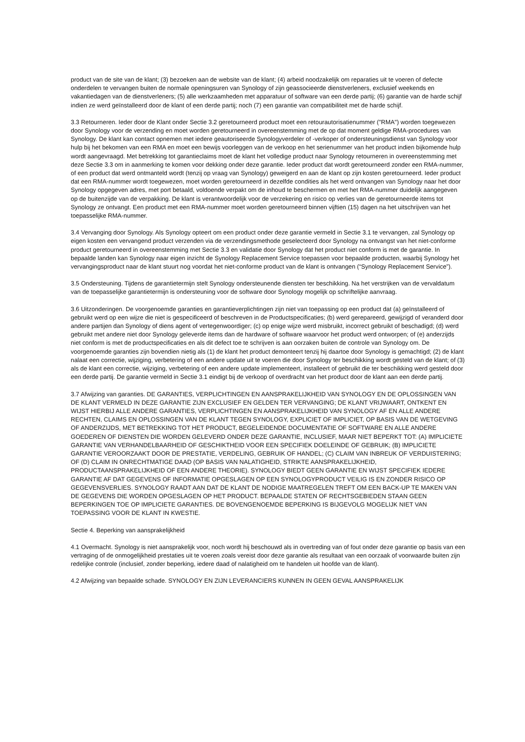product van de site van de klant; (3) bezoeken aan de website van de klant; (4) arbeid noodzakelijk om reparaties uit te voeren of defecte onderdelen te vervangen buiten de normale openingsuren van Synology of zijn geassocieerde dienstverleners, exclusief weekends en vakantiedagen van de dienstverleners; (5) alle werkzaamheden met apparatuur of software van een derde partij; (6) garantie van de harde schijf indien ze werd geïnstalleerd door de klant of een derde partij; noch (7) een garantie van compatibiliteit met de harde schijf.
3.3 Retourneren. Ieder door de Klant onder Sectie 3.2 geretourneerd product moet een retourautorisatienummer ("RMA") worden toegewezen door Synology voor de verzending en moet worden geretourneerd in overeenstemming met de op dat moment geldige RMA-procedures van Synology. De klant kan contact opnemen met iedere geautoriseerde Synologyverdeler of -verkoper of ondersteuningsdienst van Synology voor hulp bij het bekomen van een RMA en moet een bewijs voorleggen van de verkoop en het serienummer van het product indien bijkomende hulp wordt aangevraagd. Met betrekking tot garantieclaims moet de klant het volledige product naar Synology retourneren in overeenstemming met deze Sectie 3.3 om in aanmerking te komen voor dekking onder deze garantie. Ieder product dat wordt geretourneerd zonder een RMA-nummer, of een product dat werd ontmanteld wordt (tenzij op vraag van Synology) geweigerd en aan de klant op zijn kosten geretourneerd. Ieder product dat een RMA-nummer wordt toegewezen, moet worden geretourneerd in dezelfde condities als het werd ontvangen van Synology naar het door Synology opgegeven adres, met port betaald, voldoende verpakt om de inhoud te beschermen en met het RMA-nummer duidelijk aangegeven op de buitenzijde van de verpakking. De klant is verantwoordelijk voor de verzekering en risico op verlies van de geretourneerde items tot Synology ze ontvangt. Een product met een RMA-nummer moet worden geretourneerd binnen vijftien (15) dagen na het uitschrijven van het toepasselijke RMA-nummer.
3.4 Vervanging door Synology. Als Synology opteert om een product onder deze garantie vermeld in Sectie 3.1 te vervangen, zal Synology op eigen kosten een vervangend product verzenden via de verzendingsmethode geselecteerd door Synology na ontvangst van het niet-conforme product geretourneerd in overeenstemming met Sectie 3.3 en validatie door Synology dat het product niet conform is met de garantie. In bepaalde landen kan Synology naar eigen inzicht de Synology Replacement Service toepassen voor bepaalde producten, waarbij Synology het vervangingsproduct naar de klant stuurt nog voordat het niet-conforme product van de klant is ontvangen (“Synology Replacement Service”).
3.5 Ondersteuning. Tijdens de garantietermijn stelt Synology ondersteunende diensten ter beschikking. Na het verstrijken van de vervaldatum van de toepasselijke garantietermijn is ondersteuning voor de software door Synology mogelijk op schriftelijke aanvraag.
3.6 Uitzonderingen. De voorgenoemde garanties en garantieverplichtingen zijn niet van toepassing op een product dat (a) geïnstalleerd of gebruikt werd op een wijze die niet is gespecificeerd of beschreven in de Productspecificaties; (b) werd gerepareerd, gewijzigd of veranderd door andere partijen dan Synology of diens agent of vertegenwoordiger; (c) op enige wijze werd misbruikt, incorrect gebruikt of beschadigd; (d) werd gebruikt met andere niet door Synology geleverde items dan de hardware of software waarvoor het product werd ontworpen; of (e) anderzijds niet conform is met de productspecificaties en als dit defect toe te schrijven is aan oorzaken buiten de controle van Synology om. De voorgenoemde garanties zijn bovendien nietig als (1) de klant het product demonteert tenzij hij daartoe door Synology is gemachtigd; (2) de klant nalaat een correctie, wijziging, verbetering of een andere update uit te voeren die door Synology ter beschikking wordt gesteld van de klant; of (3) als de klant een correctie, wijziging, verbetering of een andere update implementeert, installeert of gebruikt die ter beschikking werd gesteld door een derde partij. De garantie vermeld in Sectie 3.1 eindigt bij de verkoop of overdracht van het product door de klant aan een derde partij.
3.7 Afwijzing van garanties. DE GARANTIES, VERPLICHTINGEN EN AANSPRAKELIJKHEID VAN SYNOLOGY EN DE OPLOSSINGEN VAN DE KLANT VERMELD IN DEZE GARANTIE ZIJN EXCLUSIEF EN GELDEN TER VERVANGING; DE KLANT VRIJWAART, ONTKENT EN WIJST HIERBIJ ALLE ANDERE GARANTIES, VERPLICHTINGEN EN AANSPRAKELIJKHEID VAN SYNOLOGY AF EN ALLE ANDERE RECHTEN, CLAIMS EN OPLOSSINGEN VAN DE KLANT TEGEN SYNOLOGY, EXPLICIET OF IMPLICIET, OP BASIS VAN DE WETGEVING OF ANDERZIJDS, MET BETREKKING TOT HET PRODUCT, BEGELEIDENDE DOCUMENTATIE OF SOFTWARE EN ALLE ANDERE GOEDEREN OF DIENSTEN DIE WORDEN GELEVERD ONDER DEZE GARANTIE, INCLUSIEF, MAAR NIET BEPERKT TOT: (A) IMPLICIETE GARANTIE VAN VERHANDELBAARHEID OF GESCHIKTHEID VOOR EEN SPECIFIEK DOELEINDE OF GEBRUIK; (B) IMPLICIETE GARANTIE VEROORZAAKT DOOR DE PRESTATIE, VERDELING, GEBRUIK OF HANDEL; (C) CLAIM VAN INBREUK OF VERDUISTERING; OF (D) CLAIM IN ONRECHTMATIGE DAAD (OP BASIS VAN NALATIGHEID, STRIKTE AANSPRAKELIJKHEID, PRODUCTAANSPRAKELIJKHEID OF EEN ANDERE THEORIE). SYNOLOGY BIEDT GEEN GARANTIE EN WIJST SPECIFIEK IEDERE GARANTIE AF DAT GEGEVENS OF INFORMATIE OPGESLAGEN OP EEN SYNOLOGYPRODUCT VEILIG IS EN ZONDER RISICO OP GEGEVENSVERLIES. SYNOLOGY RAADT AAN DAT DE KLANT DE NODIGE MAATREGELEN TREFT OM EEN BACK-UP TE MAKEN VAN DE GEGEVENS DIE WORDEN OPGESLAGEN OP HET PRODUCT. BEPAALDE STATEN OF RECHTSGEBIEDEN STAAN GEEN BEPERKINGEN TOE OP IMPLICIETE GARANTIES. DE BOVENGENOEMDE BEPERKING IS BIJGEVOLG MOGELIJK NIET VAN TOEPASSING VOOR DE KLANT IN KWESTIE.
Sectie 4. Beperking van aansprakelijkheid
4.1 Overmacht. Synology is niet aansprakelijk voor, noch wordt hij beschouwd als in overtreding van of fout onder deze garantie op basis van een vertraging of de onmogelijkheid prestaties uit te voeren zoals vereist door deze garantie als resultaat van een oorzaak of voorwaarde buiten zijn redelijke controle (inclusief, zonder beperking, iedere daad of nalatigheid om te handelen uit hoofde van de klant).
4.2 Afwijzing van bepaalde schade. SYNOLOGY EN ZIJN LEVERANCIERS KUNNEN IN GEEN GEVAL AANSPRAKELIJK